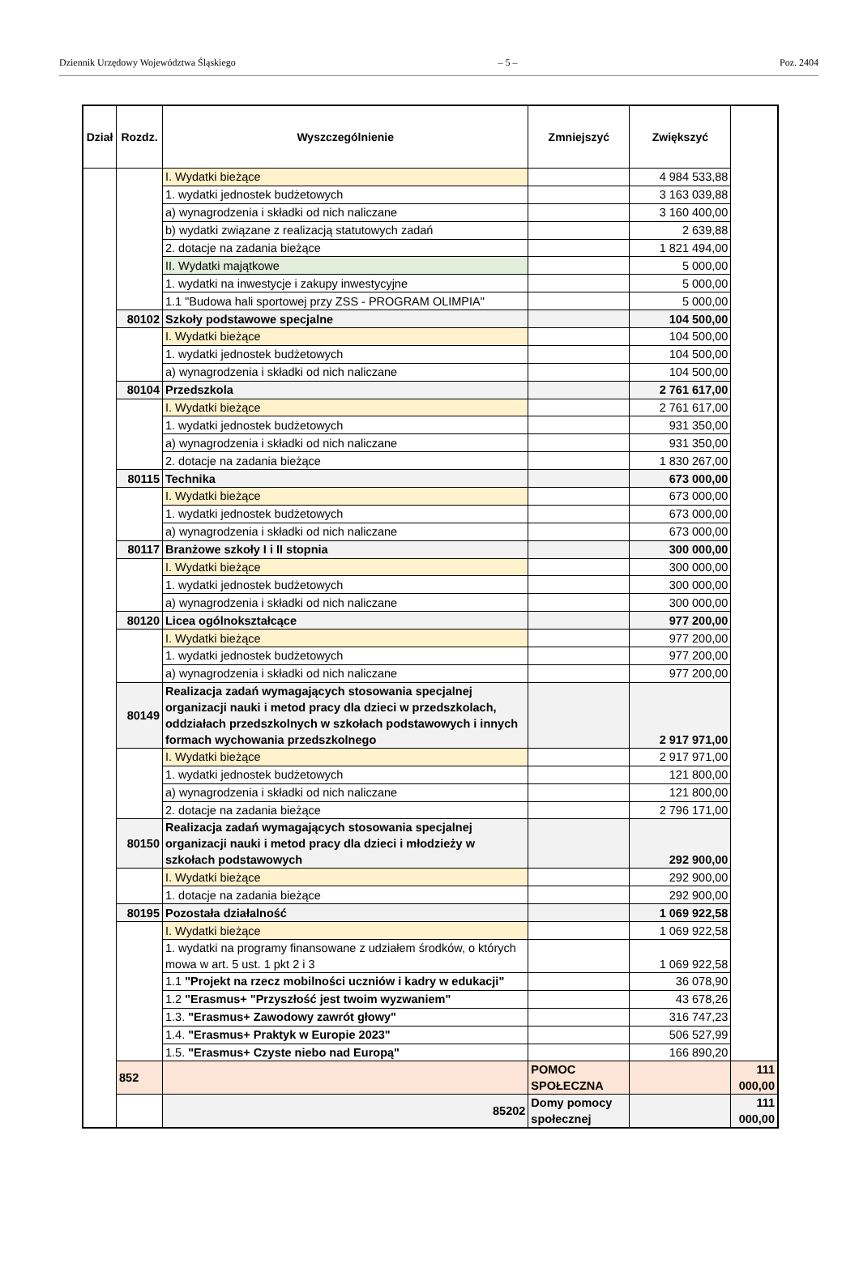Dziennik Urzędowy Województwa Śląskiego – 5 – Poz. 2404
| Dział | Rozdz. | Wyszczególnienie | Zmniejszyć | Zwiększyć | |
| --- | --- | --- | --- | --- | --- |
| | | I. Wydatki bieżące | | 4 984 533,88 | |
| | | 1. wydatki jednostek budżetowych | | 3 163 039,88 | |
| | | a) wynagrodzenia i składki od nich naliczane | | 3 160 400,00 | |
| | | b) wydatki związane z realizacją statutowych zadań | | 2 639,88 | |
| | | 2. dotacje na zadania bieżące | | 1 821 494,00 | |
| | | II. Wydatki majątkowe | | 5 000,00 | |
| | | 1. wydatki na inwestycje i zakupy inwestycyjne | | 5 000,00 | |
| | | 1.1 "Budowa hali sportowej przy ZSS - PROGRAM OLIMPIA" | | 5 000,00 | |
| | 80102 | Szkoły podstawowe specjalne | | 104 500,00 | |
| | | I. Wydatki bieżące | | 104 500,00 | |
| | | 1. wydatki jednostek budżetowych | | 104 500,00 | |
| | | a) wynagrodzenia i składki od nich naliczane | | 104 500,00 | |
| | 80104 | Przedszkola | | 2 761 617,00 | |
| | | I. Wydatki bieżące | | 2 761 617,00 | |
| | | 1. wydatki jednostek budżetowych | | 931 350,00 | |
| | | a) wynagrodzenia i składki od nich naliczane | | 931 350,00 | |
| | | 2. dotacje na zadania bieżące | | 1 830 267,00 | |
| | 80115 | Technika | | 673 000,00 | |
| | | I. Wydatki bieżące | | 673 000,00 | |
| | | 1. wydatki jednostek budżetowych | | 673 000,00 | |
| | | a) wynagrodzenia i składki od nich naliczane | | 673 000,00 | |
| | 80117 | Branżowe szkoły I i II stopnia | | 300 000,00 | |
| | | I. Wydatki bieżące | | 300 000,00 | |
| | | 1. wydatki jednostek budżetowych | | 300 000,00 | |
| | | a) wynagrodzenia i składki od nich naliczane | | 300 000,00 | |
| | 80120 | Licea ogólnokształcące | | 977 200,00 | |
| | | I. Wydatki bieżące | | 977 200,00 | |
| | | 1. wydatki jednostek budżetowych | | 977 200,00 | |
| | | a) wynagrodzenia i składki od nich naliczane | | 977 200,00 | |
| | 80149 | Realizacja zadań wymagających stosowania specjalnej organizacji nauki i metod pracy dla dzieci w przedszkolach, oddziałach przedszkolnych w szkołach podstawowych i innych formach wychowania przedszkolnego | | 2 917 971,00 | |
| | | I. Wydatki bieżące | | 2 917 971,00 | |
| | | 1. wydatki jednostek budżetowych | | 121 800,00 | |
| | | a) wynagrodzenia i składki od nich naliczane | | 121 800,00 | |
| | | 2. dotacje na zadania bieżące | | 2 796 171,00 | |
| | 80150 | Realizacja zadań wymagających stosowania specjalnej organizacji nauki i metod pracy dla dzieci i młodzieży w szkołach podstawowych | | 292 900,00 | |
| | | I. Wydatki bieżące | | 292 900,00 | |
| | | 1. dotacje na zadania bieżące | | 292 900,00 | |
| | 80195 | Pozostała działalność | | 1 069 922,58 | |
| | | I. Wydatki bieżące | | 1 069 922,58 | |
| | | 1. wydatki na programy finansowane z udziałem środków, o których mowa w art. 5 ust. 1 pkt 2 i 3 | | 1 069 922,58 | |
| | | 1.1 "Projekt na rzecz mobilności uczniów i kadry w edukacji" | | 36 078,90 | |
| | | 1.2 "Erasmus+ "Przyszłość jest twoim wyzwaniem" | | 43 678,26 | |
| | | 1.3. "Erasmus+ Zawodowy zawrót głowy" | | 316 747,23 | |
| | | 1.4. "Erasmus+ Praktyk w Europie 2023" | | 506 527,99 | |
| | | 1.5. "Erasmus+ Czyste niebo nad Europą" | | 166 890,20 | |
| | 852 | | POMOC SPOŁECZNA | | 111 000,00 |
| | | 85202 | Domy pomocy społecznej | | 111 000,00 |